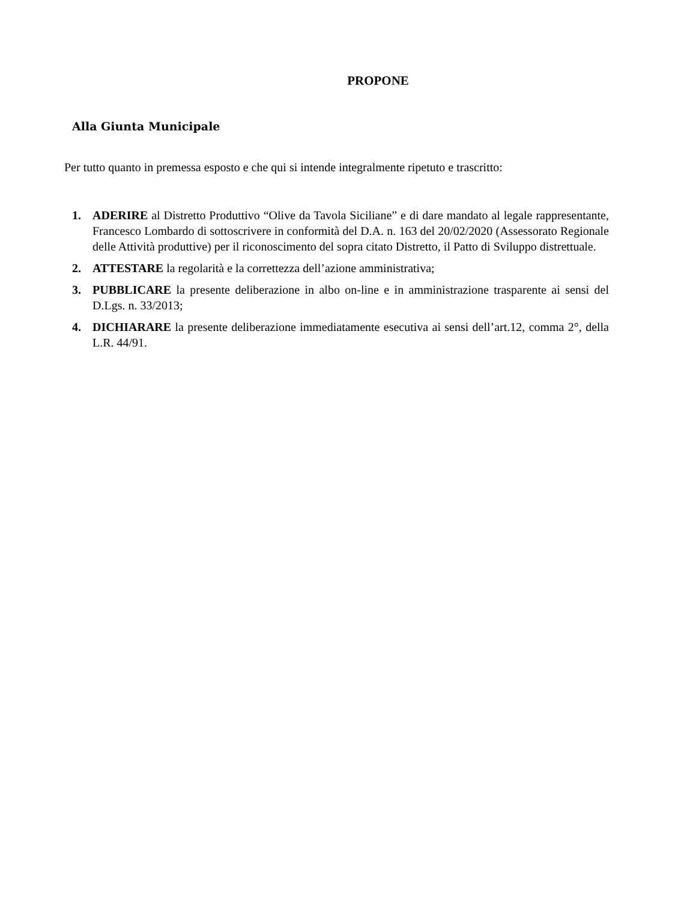PROPONE
Alla Giunta Municipale
Per tutto quanto in premessa esposto e che qui si intende integralmente ripetuto e trascritto:
1. ADERIRE al Distretto Produttivo “Olive da Tavola Siciliane” e di dare mandato al legale rappresentante, Francesco Lombardo di sottoscrivere in conformità del D.A. n. 163 del 20/02/2020 (Assessorato Regionale delle Attività produttive) per il riconoscimento del sopra citato Distretto, il Patto di Sviluppo distrettuale.
2. ATTESTARE la regolarità e la correttezza dell’azione amministrativa;
3. PUBBLICARE la presente deliberazione in albo on-line e in amministrazione trasparente ai sensi del D.Lgs. n. 33/2013;
4. DICHIARARE la presente deliberazione immediatamente esecutiva ai sensi dell’art.12, comma 2°, della L.R. 44/91.